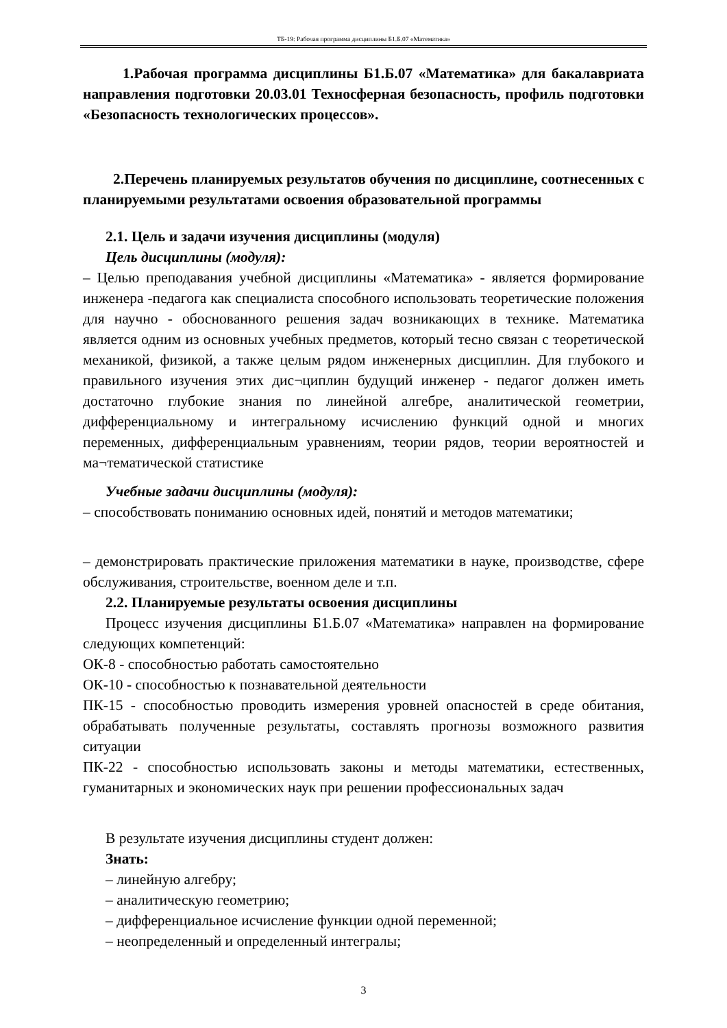ТБ-19: Рабочая программа дисциплины Б1.Б.07 «Математика»
1.Рабочая программа дисциплины Б1.Б.07 «Математика» для бакалавриата направления подготовки 20.03.01 Техносферная безопасность, профиль подготовки «Безопасность технологических процессов».
2.Перечень планируемых результатов обучения по дисциплине, соотнесенных с планируемыми результатами освоения образовательной программы
2.1. Цель и задачи изучения дисциплины (модуля)
Цель дисциплины (модуля):
– Целью преподавания учебной дисциплины «Математика» - является формирование инженера -педагога как специалиста способного использовать теоретические положения для научно - обоснованного решения задач возникающих в технике. Математика является одним из основных учебных предметов, который тесно связан с теоретической механикой, физикой, а также целым рядом инженерных дисциплин. Для глубокого и правильного изучения этих дис¬циплин будущий инженер - педагог должен иметь достаточно глубокие знания по линейной алгебре, аналитической геометрии, дифференциальному и интегральному исчислению функций одной и многих переменных, дифференциальным уравнениям, теории рядов, теории вероятностей и ма¬тематической статистике
Учебные задачи дисциплины (модуля):
– способствовать пониманию основных идей, понятий и методов математики;
– демонстрировать практические приложения математики в науке, производстве, сфере обслуживания, строительстве, военном деле и т.п.
2.2. Планируемые результаты освоения дисциплины
Процесс изучения дисциплины Б1.Б.07 «Математика» направлен на формирование следующих компетенций:
ОК-8 - способностью работать самостоятельно
ОК-10 - способностью к познавательной деятельности
ПК-15 - способностью проводить измерения уровней опасностей в среде обитания, обрабатывать полученные результаты, составлять прогнозы возможного развития ситуации
ПК-22 - способностью использовать законы и методы математики, естественных, гуманитарных и экономических наук при решении профессиональных задач
В результате изучения дисциплины студент должен:
Знать:
– линейную алгебру;
– аналитическую геометрию;
– дифференциальное исчисление функции одной переменной;
– неопределенный и определенный интегралы;
3